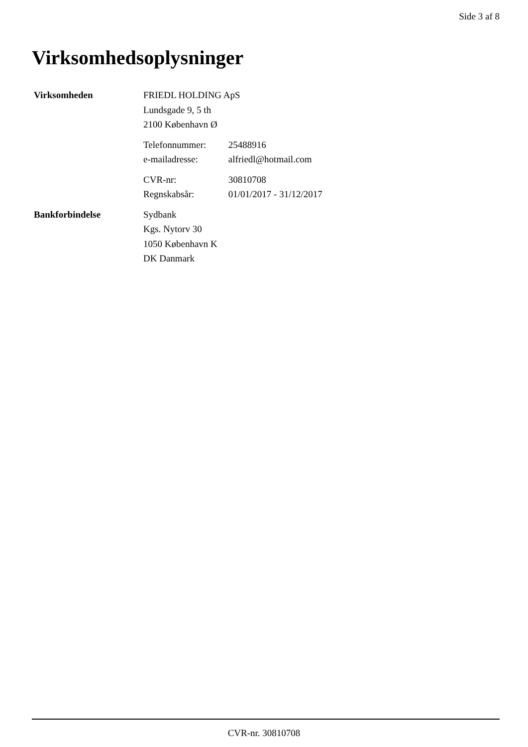Side 3 af 8
Virksomhedsoplysninger
Virksomheden FRIEDL HOLDING ApS
Lundsgade 9, 5 th
2100 København Ø
Telefonnummer: 25488916
e-mailadresse: alfriedl@hotmail.com
CVR-nr: 30810708
Regnskabsår: 01/01/2017 - 31/12/2017
Bankforbindelse Sydbank
Kgs. Nytorv 30
1050 København K
DK Danmark
CVR-nr. 30810708